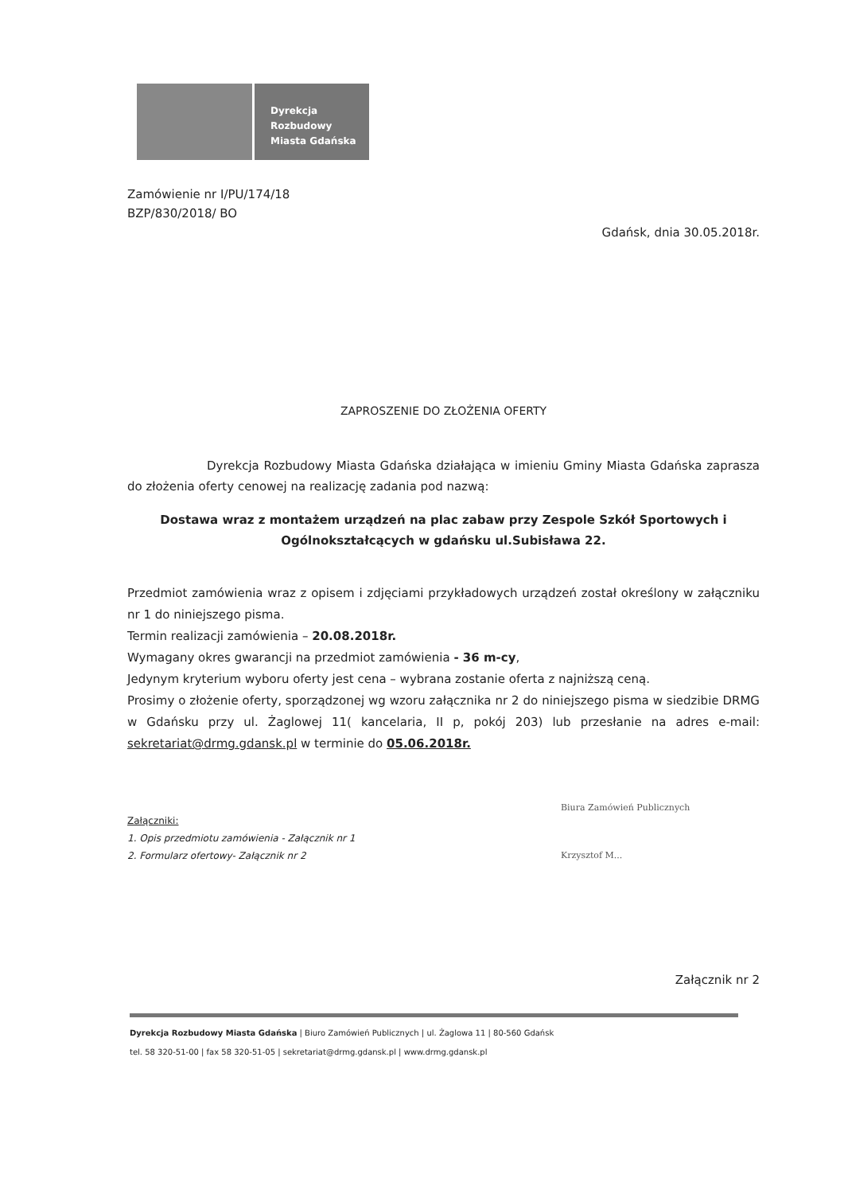Dyrekcja
Rozbudowy
Miasta Gdańska
Zamówienie nr I/PU/174/18
BZP/830/2018/ BO
Gdańsk, dnia 30.05.2018r.
ZAPROSZENIE DO ZŁOŻENIA OFERTY
Dyrekcja Rozbudowy Miasta Gdańska działająca w imieniu Gminy Miasta Gdańska zaprasza do złożenia oferty cenowej na realizację zadania pod nazwą:
Dostawa wraz z montażem urządzeń na plac zabaw przy Zespole Szkół Sportowych i Ogólnokształcących w gdańsku ul.Subisława 22.
Przedmiot zamówienia wraz z opisem i zdjęciami przykładowych urządzeń został określony w załączniku nr 1 do niniejszego pisma.
Termin realizacji zamówienia – 20.08.2018r.
Wymagany okres gwarancji na przedmiot zamówienia - 36 m-cy,
Jedynym kryterium wyboru oferty jest cena – wybrana zostanie oferta z najniższą ceną.
Prosimy o złożenie oferty, sporządzonej wg wzoru załącznika nr 2 do niniejszego pisma w siedzibie DRMG w Gdańsku przy ul. Żaglowej 11( kancelaria, II p, pokój 203) lub przesłanie na adres e-mail: sekretariat@drmg.gdansk.pl w terminie do 05.06.2018r.
Biura Zamówień Publicznych
Krzysztof M...
Załączniki:
1. Opis przedmiotu zamówienia - Załącznik nr 1
2. Formularz ofertowy- Załącznik nr 2
Załącznik nr 2
Dyrekcja Rozbudowy Miasta Gdańska | Biuro Zamówień Publicznych | ul. Żaglowa 11 | 80-560 Gdańsk
tel. 58 320-51-00 | fax 58 320-51-05 | sekretariat@drmg.gdansk.pl | www.drmg.gdansk.pl